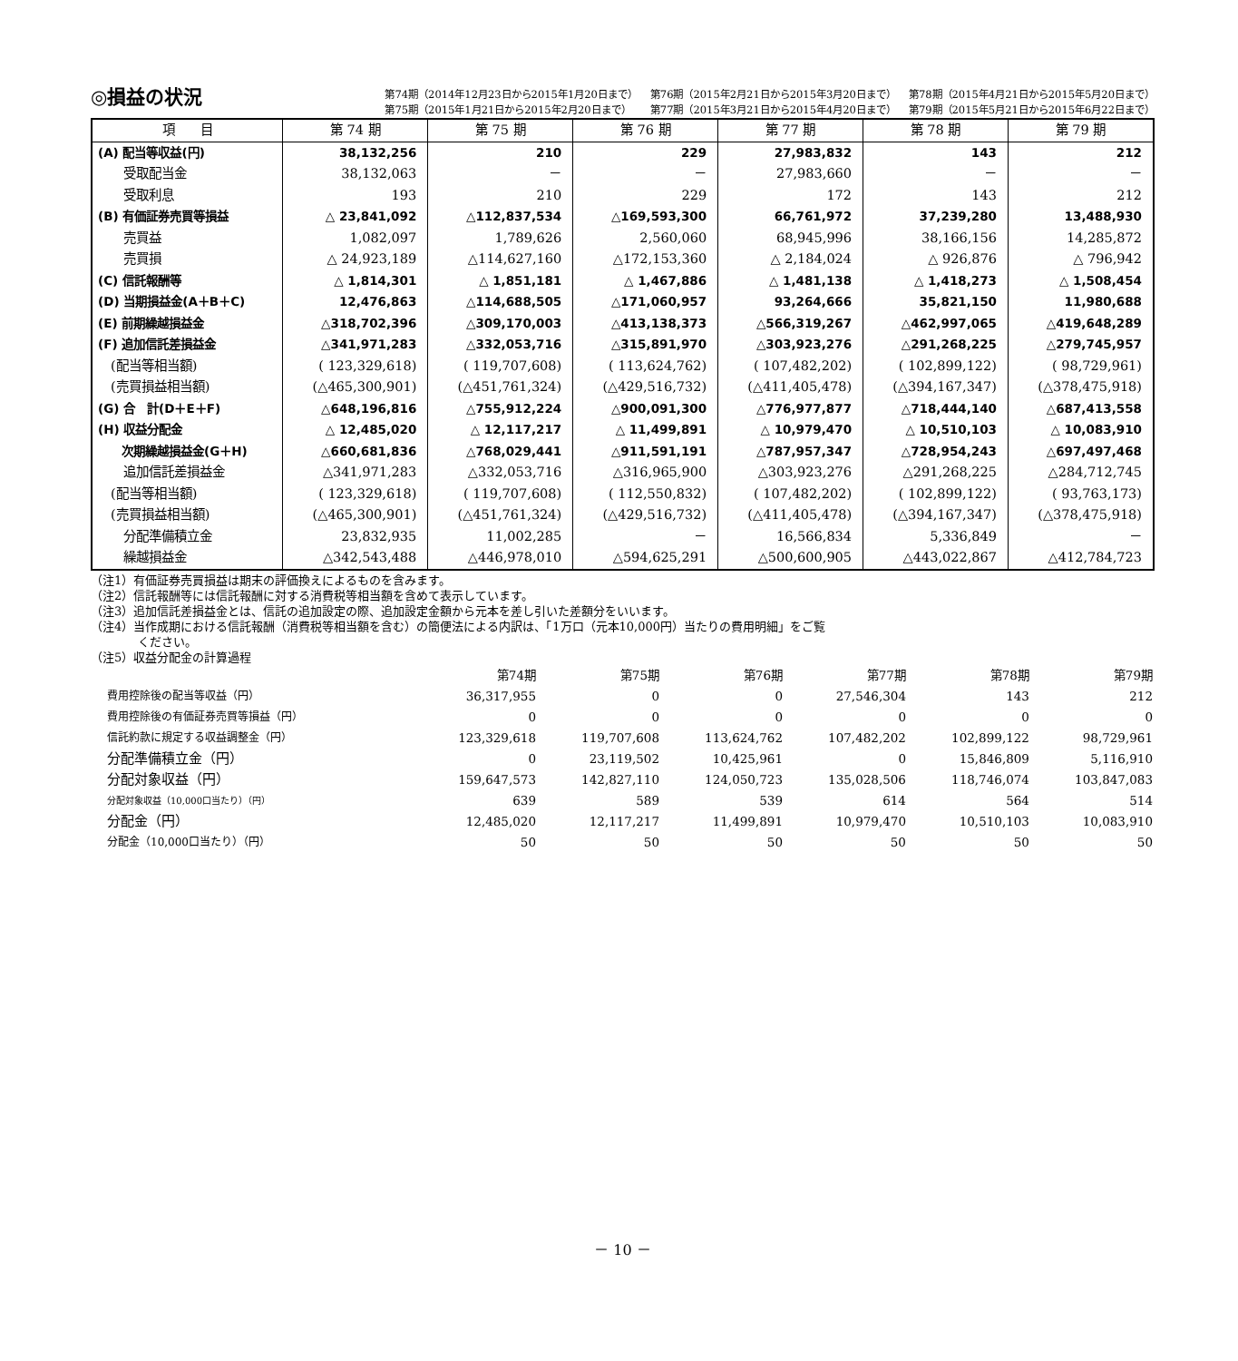◎損益の状況
第74期（2014年12月23日から2015年1月20日まで） 第76期（2015年2月21日から2015年3月20日まで） 第78期（2015年4月21日から2015年5月20日まで） 第75期（2015年1月21日から2015年2月20日まで） 第77期（2015年3月21日から2015年4月20日まで） 第79期（2015年5月21日から2015年6月22日まで）
| 項 目 | 第 74 期 | 第 75 期 | 第 76 期 | 第 77 期 | 第 78 期 | 第 79 期 |
| --- | --- | --- | --- | --- | --- | --- |
| (A) 配当等収益(円) | 38,132,256 | 210 | 229 | 27,983,832 | 143 | 212 |
| 受取配当金 | 38,132,063 | － | － | 27,983,660 | － | － |
| 受取利息 | 193 | 210 | 229 | 172 | 143 | 212 |
| (B) 有価証券売買等損益 | △ 23,841,092 | △112,837,534 | △169,593,300 | 66,761,972 | 37,239,280 | 13,488,930 |
| 売買益 | 1,082,097 | 1,789,626 | 2,560,060 | 68,945,996 | 38,166,156 | 14,285,872 |
| 売買損 | △ 24,923,189 | △114,627,160 | △172,153,360 | △ 2,184,024 | △ 926,876 | △ 796,942 |
| (C) 信託報酬等 | △ 1,814,301 | △ 1,851,181 | △ 1,467,886 | △ 1,481,138 | △ 1,418,273 | △ 1,508,454 |
| (D) 当期損益金(A＋B＋C) | 12,476,863 | △114,688,505 | △171,060,957 | 93,264,666 | 35,821,150 | 11,980,688 |
| (E) 前期繰越損益金 | △318,702,396 | △309,170,003 | △413,138,373 | △566,319,267 | △462,997,065 | △419,648,289 |
| (F) 追加信託差損益金 | △341,971,283 | △332,053,716 | △315,891,970 | △303,923,276 | △291,268,225 | △279,745,957 |
| (配当等相当額) | ( 123,329,618) | ( 119,707,608) | ( 113,624,762) | ( 107,482,202) | ( 102,899,122) | ( 98,729,961) |
| (売買損益相当額) | (△465,300,901) | (△451,761,324) | (△429,516,732) | (△411,405,478) | (△394,167,347) | (△378,475,918) |
| (G) 合 計(D＋E＋F) | △648,196,816 | △755,912,224 | △900,091,300 | △776,977,877 | △718,444,140 | △687,413,558 |
| (H) 収益分配金 | △ 12,485,020 | △ 12,117,217 | △ 11,499,891 | △ 10,979,470 | △ 10,510,103 | △ 10,083,910 |
| 次期繰越損益金(G＋H) | △660,681,836 | △768,029,441 | △911,591,191 | △787,957,347 | △728,954,243 | △697,497,468 |
| 追加信託差損益金 | △341,971,283 | △332,053,716 | △316,965,900 | △303,923,276 | △291,268,225 | △284,712,745 |
| (配当等相当額) | ( 123,329,618) | ( 119,707,608) | ( 112,550,832) | ( 107,482,202) | ( 102,899,122) | ( 93,763,173) |
| (売買損益相当額) | (△465,300,901) | (△451,761,324) | (△429,516,732) | (△411,405,478) | (△394,167,347) | (△378,475,918) |
| 分配準備積立金 | 23,832,935 | 11,002,285 | － | 16,566,834 | 5,336,849 | － |
| 繰越損益金 | △342,543,488 | △446,978,010 | △594,625,291 | △500,600,905 | △443,022,867 | △412,784,723 |
（注1）有価証券売買損益は期末の評価換えによるものを含みます。
（注2）信託報酬等には信託報酬に対する消費税等相当額を含めて表示しています。
（注3）追加信託差損益金とは、信託の追加設定の際、追加設定金額から元本を差し引いた差額分をいいます。
（注4）当作成期における信託報酬（消費税等相当額を含む）の簡便法による内訳は、「1万口（元本10,000円）当たりの費用明細」をご覧
　　　　ください。
（注5）収益分配金の計算過程
| | 第74期 | 第75期 | 第76期 | 第77期 | 第78期 | 第79期 |
| --- | --- | --- | --- | --- | --- | --- |
| 費用控除後の配当等収益（円） | 36,317,955 | 0 | 0 | 27,546,304 | 143 | 212 |
| 費用控除後の有価証券売買等損益（円） | 0 | 0 | 0 | 0 | 0 | 0 |
| 信託約款に規定する収益調整金（円） | 123,329,618 | 119,707,608 | 113,624,762 | 107,482,202 | 102,899,122 | 98,729,961 |
| 分配準備積立金（円） | 0 | 23,119,502 | 10,425,961 | 0 | 15,846,809 | 5,116,910 |
| 分配対象収益（円） | 159,647,573 | 142,827,110 | 124,050,723 | 135,028,506 | 118,746,074 | 103,847,083 |
| 分配対象収益（10,000口当たり）（円） | 639 | 589 | 539 | 614 | 564 | 514 |
| 分配金（円） | 12,485,020 | 12,117,217 | 11,499,891 | 10,979,470 | 10,510,103 | 10,083,910 |
| 分配金（10,000口当たり）（円） | 50 | 50 | 50 | 50 | 50 | 50 |
－ 10 －